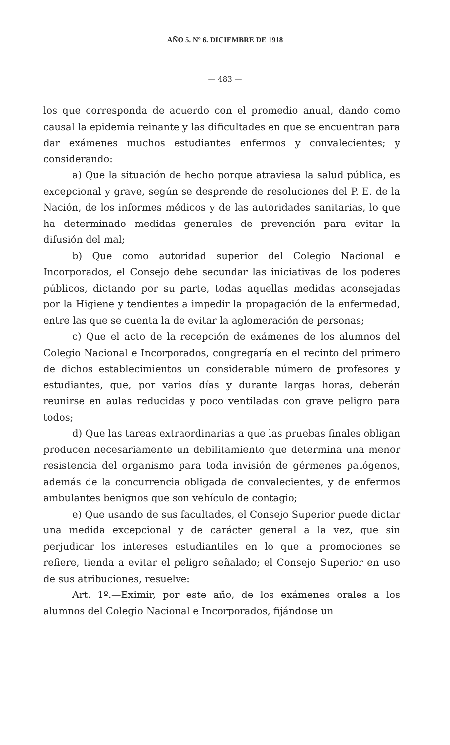AÑO 5. Nº 6. DICIEMBRE DE 1918
— 483 —
los que corresponda de acuerdo con el promedio anual, dando como causal la epidemia reinante y las dificultades en que se encuentran para dar exámenes muchos estudiantes enfermos y convalecientes; y considerando:
a) Que la situación de hecho porque atraviesa la salud pública, es excepcional y grave, según se desprende de resoluciones del P. E. de la Nación, de los informes médicos y de las autoridades sanitarias, lo que ha determinado medidas generales de prevención para evitar la difusión del mal;
b) Que como autoridad superior del Colegio Nacional e Incorporados, el Consejo debe secundar las iniciativas de los poderes públicos, dictando por su parte, todas aquellas medidas aconsejadas por la Higiene y tendientes a impedir la propagación de la enfermedad, entre las que se cuenta la de evitar la aglomeración de personas;
c) Que el acto de la recepción de exámenes de los alumnos del Colegio Nacional e Incorporados, congregaría en el recinto del primero de dichos establecimientos un considerable número de profesores y estudiantes, que, por varios días y durante largas horas, deberán reunirse en aulas reducidas y poco ventiladas con grave peligro para todos;
d) Que las tareas extraordinarias a que las pruebas finales obligan producen necesariamente un debilitamiento que determina una menor resistencia del organismo para toda invisión de gérmenes patógenos, además de la concurrencia obligada de convalecientes, y de enfermos ambulantes benignos que son vehículo de contagio;
e) Que usando de sus facultades, el Consejo Superior puede dictar una medida excepcional y de carácter general a la vez, que sin perjudicar los intereses estudiantiles en lo que a promociones se refiere, tienda a evitar el peligro señalado; el Consejo Superior en uso de sus atribuciones, resuelve:
Art. 1º.—Eximir, por este año, de los exámenes orales a los alumnos del Colegio Nacional e Incorporados, fijándose un